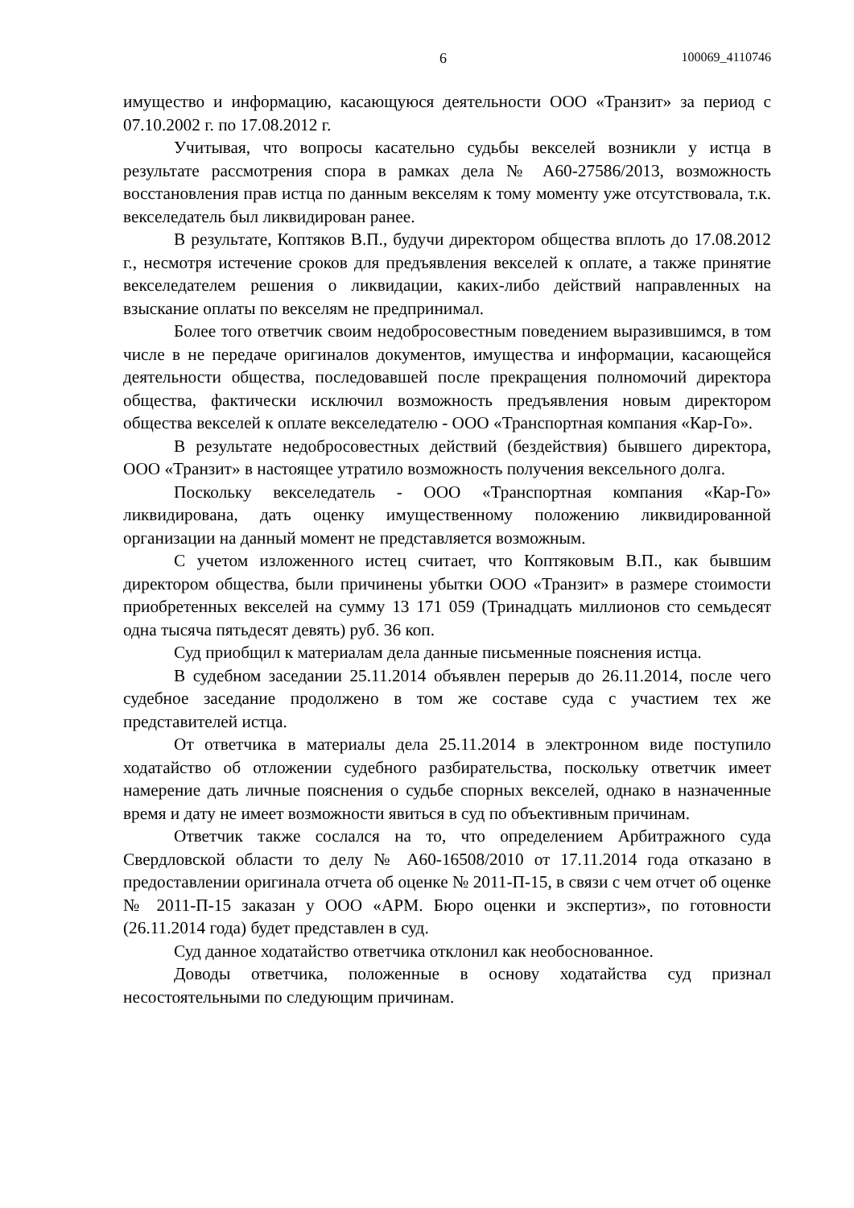6 100069_4110746
имущество и информацию, касающуюся деятельности ООО «Транзит» за период с 07.10.2002 г. по 17.08.2012 г.
Учитывая, что вопросы касательно судьбы векселей возникли у истца в результате рассмотрения спора в рамках дела № А60-27586/2013, возможность восстановления прав истца по данным векселям к тому моменту уже отсутствовала, т.к. векселедатель был ликвидирован ранее.
В результате, Коптяков В.П., будучи директором общества вплоть до 17.08.2012 г., несмотря истечение сроков для предъявления векселей к оплате, а также принятие векселедателем решения о ликвидации, каких-либо действий направленных на взыскание оплаты по векселям не предпринимал.
Более того ответчик своим недобросовестным поведением выразившимся, в том числе в не передаче оригиналов документов, имущества и информации, касающейся деятельности общества, последовавшей после прекращения полномочий директора общества, фактически исключил возможность предъявления новым директором общества векселей к оплате векселедателю - ООО «Транспортная компания «Кар-Го».
В результате недобросовестных действий (бездействия) бывшего директора, ООО «Транзит» в настоящее утратило возможность получения вексельного долга.
Поскольку векселедатель - ООО «Транспортная компания «Кар-Го» ликвидирована, дать оценку имущественному положению ликвидированной организации на данный момент не представляется возможным.
С учетом изложенного истец считает, что Коптяковым В.П., как бывшим директором общества, были причинены убытки ООО «Транзит» в размере стоимости приобретенных векселей на сумму 13 171 059 (Тринадцать миллионов сто семьдесят одна тысяча пятьдесят девять) руб. 36 коп.
Суд приобщил к материалам дела данные письменные пояснения истца.
В судебном заседании 25.11.2014 объявлен перерыв до 26.11.2014, после чего судебное заседание продолжено в том же составе суда с участием тех же представителей истца.
От ответчика в материалы дела 25.11.2014 в электронном виде поступило ходатайство об отложении судебного разбирательства, поскольку ответчик имеет намерение дать личные пояснения о судьбе спорных векселей, однако в назначенные время и дату не имеет возможности явиться в суд по объективным причинам.
Ответчик также сослался на то, что определением Арбитражного суда Свердловской области то делу № А60-16508/2010 от 17.11.2014 года отказано в предоставлении оригинала отчета об оценке № 2011-П-15, в связи с чем отчет об оценке № 2011-П-15 заказан у ООО «АРМ. Бюро оценки и экспертиз», по готовности (26.11.2014 года) будет представлен в суд.
Суд данное ходатайство ответчика отклонил как необоснованное.
Доводы ответчика, положенные в основу ходатайства суд признал несостоятельными по следующим причинам.